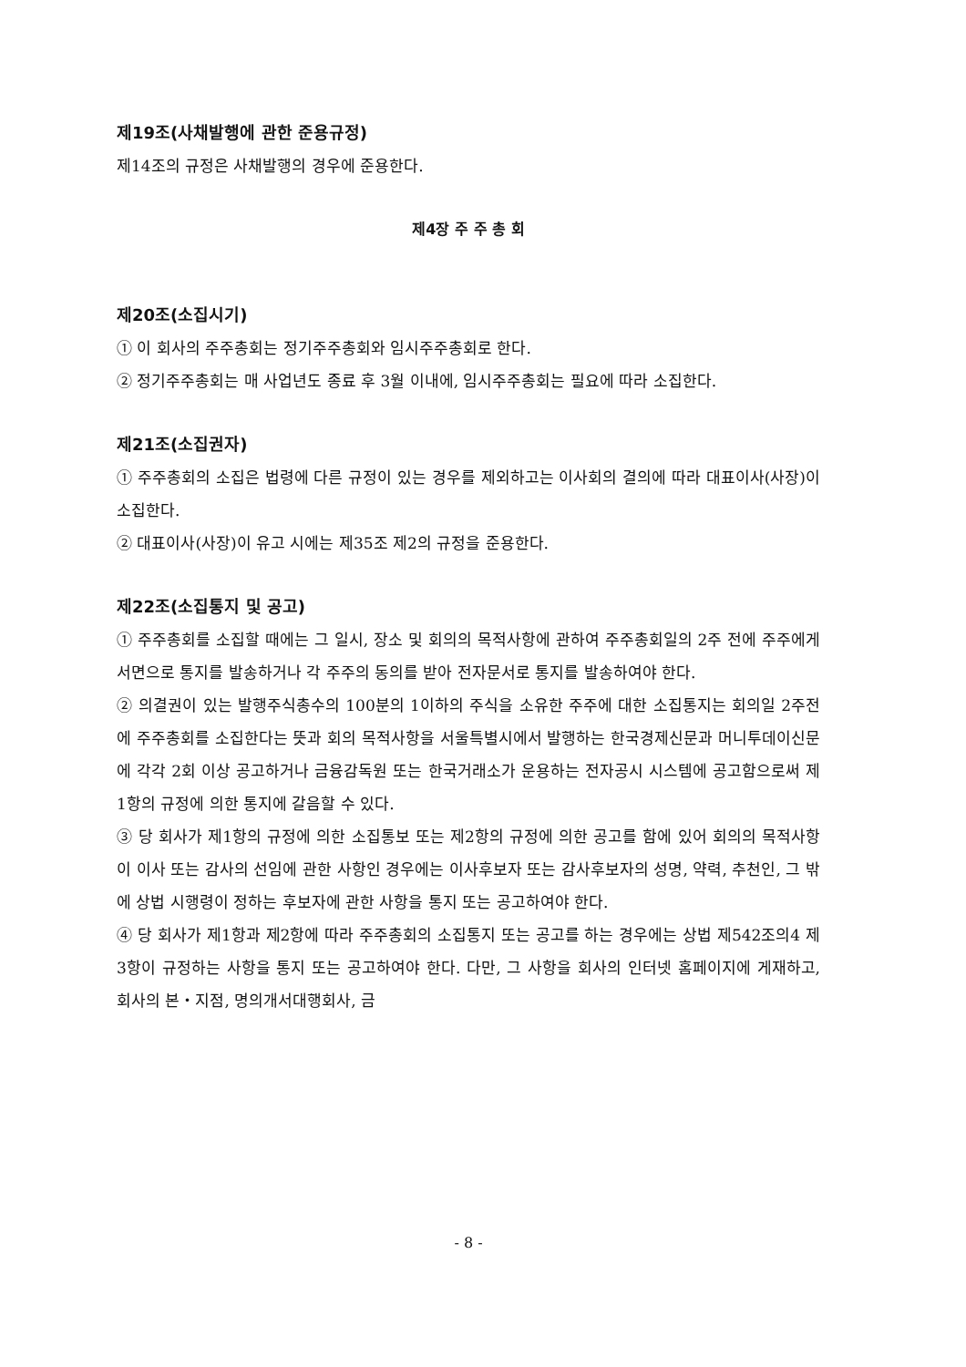제19조(사채발행에 관한 준용규정)
제14조의 규정은 사채발행의 경우에 준용한다.
제4장 주 주 총 회
제20조(소집시기)
① 이 회사의 주주총회는 정기주주총회와 임시주주총회로 한다.
② 정기주주총회는 매 사업년도 종료 후 3월 이내에, 임시주주총회는 필요에 따라 소집한다.
제21조(소집권자)
① 주주총회의 소집은 법령에 다른 규정이 있는 경우를 제외하고는 이사회의 결의에 따라 대표이사(사장)이 소집한다.
② 대표이사(사장)이 유고 시에는 제35조 제2의 규정을 준용한다.
제22조(소집통지 및 공고)
① 주주총회를 소집할 때에는 그 일시, 장소 및 회의의 목적사항에 관하여 주주총회일의 2주 전에 주주에게 서면으로 통지를 발송하거나 각 주주의 동의를 받아 전자문서로 통지를 발송하여야 한다.
② 의결권이 있는 발행주식총수의 100분의 1이하의 주식을 소유한 주주에 대한 소집통지는 회의일 2주전에 주주총회를 소집한다는 뜻과 회의 목적사항을 서울특별시에서 발행하는 한국경제신문과 머니투데이신문에 각각 2회 이상 공고하거나 금융감독원 또는 한국거래소가 운용하는 전자공시 시스템에 공고함으로써 제1항의 규정에 의한 통지에 갈음할 수 있다.
③ 당 회사가 제1항의 규정에 의한 소집통보 또는 제2항의 규정에 의한 공고를 함에 있어 회의의 목적사항이 이사 또는 감사의 선임에 관한 사항인 경우에는 이사후보자 또는 감사후보자의 성명, 약력, 추천인, 그 밖에 상법 시행령이 정하는 후보자에 관한 사항을 통지 또는 공고하여야 한다.
④ 당 회사가 제1항과 제2항에 따라 주주총회의 소집통지 또는 공고를 하는 경우에는 상법 제542조의4 제3항이 규정하는 사항을 통지 또는 공고하여야 한다. 다만, 그 사항을 회사의 인터넷 홈페이지에 게재하고, 회사의 본・지점, 명의개서대행회사, 금
- 8 -